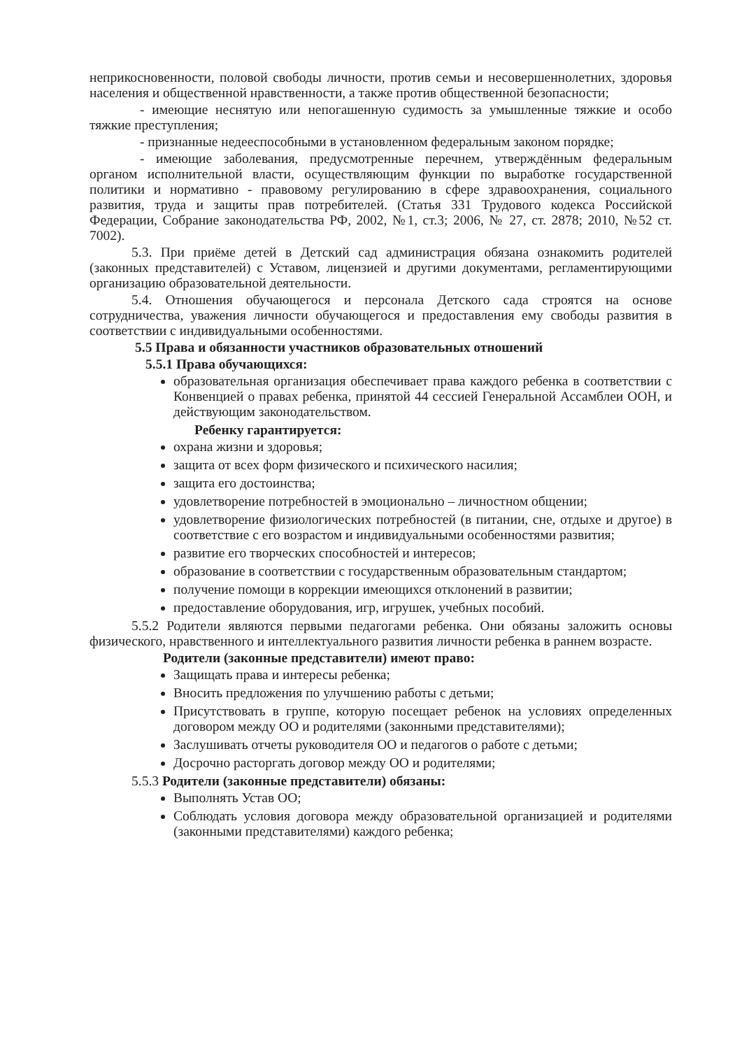неприкосновенности, половой свободы личности, против семьи и несовершеннолетних, здоровья населения и общественной нравственности, а также против общественной безопасности;
- имеющие неснятую или непогашенную судимость за умышленные тяжкие и особо тяжкие преступления;
- признанные недееспособными в установленном федеральным законом порядке;
- имеющие заболевания, предусмотренные перечнем, утверждённым федеральным органом исполнительной власти, осуществляющим функции по выработке государственной политики и нормативно - правовому регулированию в сфере здравоохранения, социального развития, труда и защиты прав потребителей. (Статья 331 Трудового кодекса Российской Федерации, Собрание законодательства РФ, 2002, №1, ст.3; 2006, № 27, ст. 2878; 2010, №52 ст. 7002).
5.3. При приёме детей в Детский сад администрация обязана ознакомить родителей (законных представителей) с Уставом, лицензией и другими документами, регламентирующими организацию образовательной деятельности.
5.4. Отношения обучающегося и персонала Детского сада строятся на основе сотрудничества, уважения личности обучающегося и предоставления ему свободы развития в соответствии с индивидуальными особенностями.
5.5 Права и обязанности участников образовательных отношений
5.5.1 Права обучающихся:
образовательная организация обеспечивает права каждого ребенка в соответствии с Конвенцией о правах ребенка, принятой 44 сессией Генеральной Ассамблеи ООН, и действующим законодательством.
Ребенку гарантируется:
охрана жизни и здоровья;
защита от всех форм физического и психического насилия;
защита его достоинства;
удовлетворение потребностей в эмоционально – личностном общении;
удовлетворение физиологических потребностей (в питании, сне, отдыхе и другое) в соответствие с его возрастом и индивидуальными особенностями развития;
развитие его творческих способностей и интересов;
образование в соответствии с государственным образовательным стандартом;
получение помощи в коррекции имеющихся отклонений в развитии;
предоставление оборудования, игр, игрушек, учебных пособий.
5.5.2 Родители являются первыми педагогами ребенка. Они обязаны заложить основы физического, нравственного и интеллектуального развития личности ребенка в раннем возрасте.
Родители (законные представители) имеют право:
Защищать права и интересы ребенка;
Вносить предложения по улучшению работы с детьми;
Присутствовать в группе, которую посещает ребенок на условиях определенных договором между ОО и родителями (законными представителями);
Заслушивать отчеты руководителя ОО и педагогов о работе с детьми;
Досрочно расторгать договор между ОО и родителями;
5.5.3 Родители (законные представители) обязаны:
Выполнять Устав ОО;
Соблюдать условия договора между образовательной организацией и родителями (законными представителями) каждого ребенка;